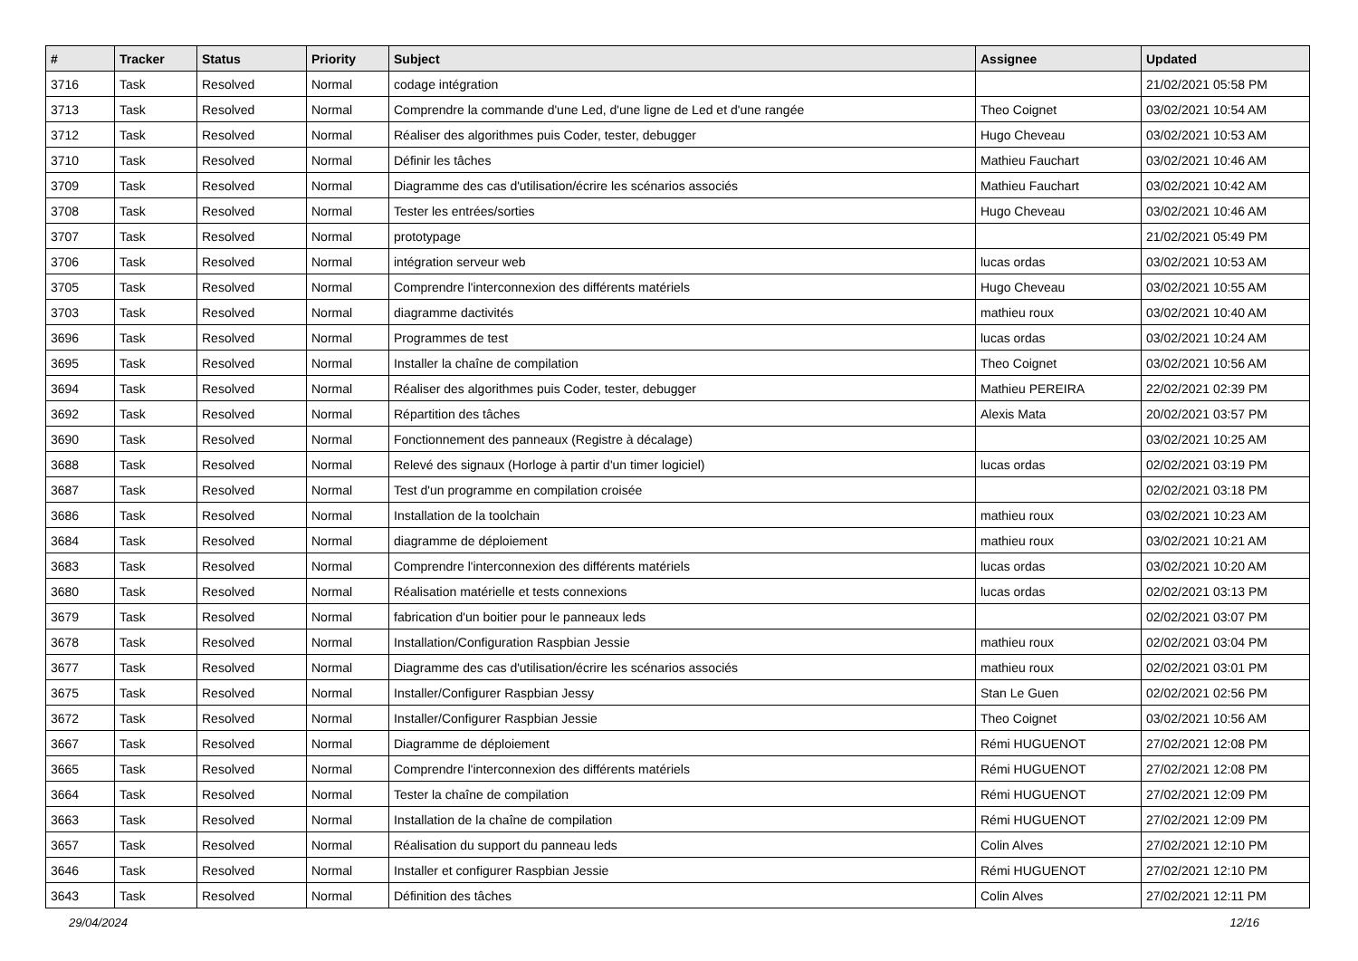| # | Tracker | Status | Priority | Subject | Assignee | Updated |
| --- | --- | --- | --- | --- | --- | --- |
| 3716 | Task | Resolved | Normal | codage intégration | | 21/02/2021 05:58 PM |
| 3713 | Task | Resolved | Normal | Comprendre la commande d'une Led, d'une ligne de Led et d'une rangée | Theo Coignet | 03/02/2021 10:54 AM |
| 3712 | Task | Resolved | Normal | Réaliser des algorithmes puis Coder, tester, debugger | Hugo Cheveau | 03/02/2021 10:53 AM |
| 3710 | Task | Resolved | Normal | Définir les tâches | Mathieu Fauchart | 03/02/2021 10:46 AM |
| 3709 | Task | Resolved | Normal | Diagramme des cas d'utilisation/écrire les scénarios associés | Mathieu Fauchart | 03/02/2021 10:42 AM |
| 3708 | Task | Resolved | Normal | Tester les entrées/sorties | Hugo Cheveau | 03/02/2021 10:46 AM |
| 3707 | Task | Resolved | Normal | prototypage | | 21/02/2021 05:49 PM |
| 3706 | Task | Resolved | Normal | intégration serveur web | lucas ordas | 03/02/2021 10:53 AM |
| 3705 | Task | Resolved | Normal | Comprendre l'interconnexion des différents matériels | Hugo Cheveau | 03/02/2021 10:55 AM |
| 3703 | Task | Resolved | Normal | diagramme dactivités | mathieu roux | 03/02/2021 10:40 AM |
| 3696 | Task | Resolved | Normal | Programmes de test | lucas ordas | 03/02/2021 10:24 AM |
| 3695 | Task | Resolved | Normal | Installer la chaîne de compilation | Theo Coignet | 03/02/2021 10:56 AM |
| 3694 | Task | Resolved | Normal | Réaliser des algorithmes puis Coder, tester, debugger | Mathieu PEREIRA | 22/02/2021 02:39 PM |
| 3692 | Task | Resolved | Normal | Répartition des tâches | Alexis Mata | 20/02/2021 03:57 PM |
| 3690 | Task | Resolved | Normal | Fonctionnement des panneaux (Registre à décalage) | | 03/02/2021 10:25 AM |
| 3688 | Task | Resolved | Normal | Relevé des signaux (Horloge à partir d'un timer logiciel) | lucas ordas | 02/02/2021 03:19 PM |
| 3687 | Task | Resolved | Normal | Test d'un programme en compilation croisée | | 02/02/2021 03:18 PM |
| 3686 | Task | Resolved | Normal | Installation de la toolchain | mathieu roux | 03/02/2021 10:23 AM |
| 3684 | Task | Resolved | Normal | diagramme de déploiement | mathieu roux | 03/02/2021 10:21 AM |
| 3683 | Task | Resolved | Normal | Comprendre l'interconnexion des différents matériels | lucas ordas | 03/02/2021 10:20 AM |
| 3680 | Task | Resolved | Normal | Réalisation matérielle et tests connexions | lucas ordas | 02/02/2021 03:13 PM |
| 3679 | Task | Resolved | Normal | fabrication d'un boitier pour le panneaux leds | | 02/02/2021 03:07 PM |
| 3678 | Task | Resolved | Normal | Installation/Configuration Raspbian Jessie | mathieu roux | 02/02/2021 03:04 PM |
| 3677 | Task | Resolved | Normal | Diagramme des cas d'utilisation/écrire les scénarios associés | mathieu roux | 02/02/2021 03:01 PM |
| 3675 | Task | Resolved | Normal | Installer/Configurer Raspbian Jessy | Stan Le Guen | 02/02/2021 02:56 PM |
| 3672 | Task | Resolved | Normal | Installer/Configurer Raspbian Jessie | Theo Coignet | 03/02/2021 10:56 AM |
| 3667 | Task | Resolved | Normal | Diagramme de déploiement | Rémi HUGUENOT | 27/02/2021 12:08 PM |
| 3665 | Task | Resolved | Normal | Comprendre l'interconnexion des différents matériels | Rémi HUGUENOT | 27/02/2021 12:08 PM |
| 3664 | Task | Resolved | Normal | Tester la chaîne de compilation | Rémi HUGUENOT | 27/02/2021 12:09 PM |
| 3663 | Task | Resolved | Normal | Installation de la chaîne de compilation | Rémi HUGUENOT | 27/02/2021 12:09 PM |
| 3657 | Task | Resolved | Normal | Réalisation du support du panneau leds | Colin Alves | 27/02/2021 12:10 PM |
| 3646 | Task | Resolved | Normal | Installer et configurer Raspbian Jessie | Rémi HUGUENOT | 27/02/2021 12:10 PM |
| 3643 | Task | Resolved | Normal | Définition des tâches | Colin Alves | 27/02/2021 12:11 PM |
29/04/2024 12/16